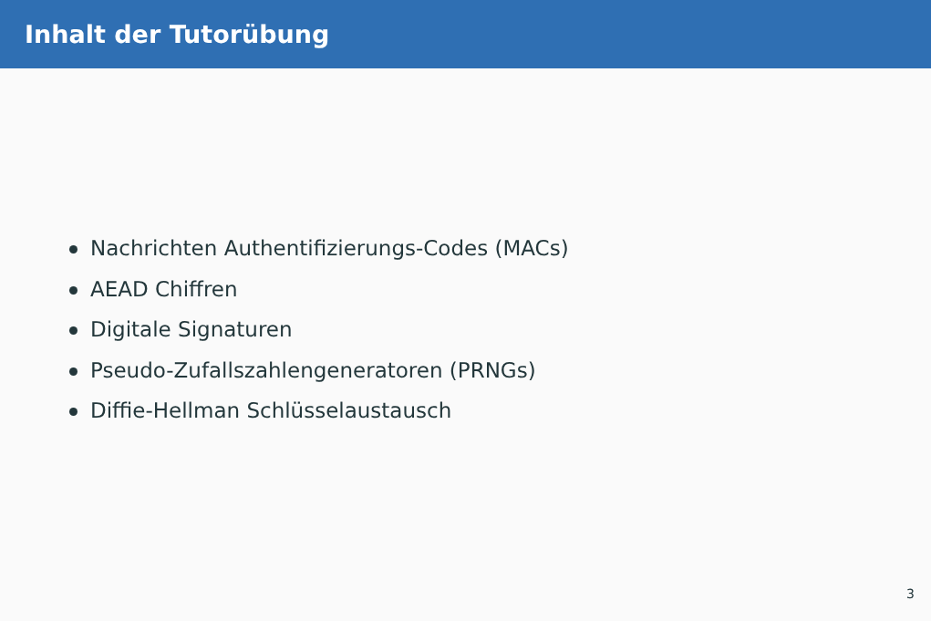Inhalt der Tutorübung
Nachrichten Authentifizierungs-Codes (MACs)
AEAD Chiffren
Digitale Signaturen
Pseudo-Zufallszahlengeneratoren (PRNGs)
Diffie-Hellman Schlüsselaustausch
3